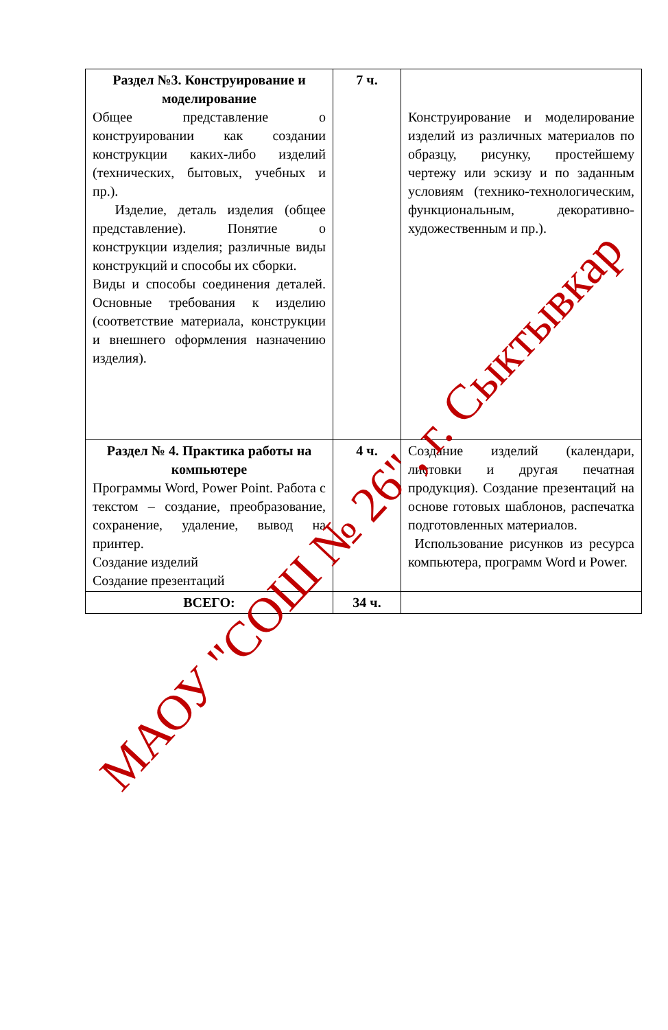| Раздел №3. Конструирование и моделирование Общее представление о конструировании как создании конструкции каких-либо изделий (технических, бытовых, учебных и пр.). Изделие, деталь изделия (общее представление). Понятие о конструкции изделия; различные виды конструкций и способы их сборки. Виды и способы соединения деталей. Основные требования к изделию (соответствие материала, конструкции и внешнего оформления назначению изделия). | 7 ч. | Конструирование и моделирование изделий из различных материалов по образцу, рисунку, простейшему чертежу или эскизу и по заданным условиям (технико-технологическим, функциональным, декоративно-художественным и пр.). |
| Раздел № 4. Практика работы на компьютере Программы Word, Power Point. Работа с текстом – создание, преобразование, сохранение, удаление, вывод на принтер. Создание изделий Создание презентаций | 4 ч. | Создание изделий (календари, листовки и другая печатная продукция). Создание презентаций на основе готовых шаблонов, распечатка подготовленных материалов. Использование рисунков из ресурса компьютера, программ Word и Power. |
| ВСЕГО: | 34 ч. | |
МАОУ "СОШ № 26", г. Сыктывкар